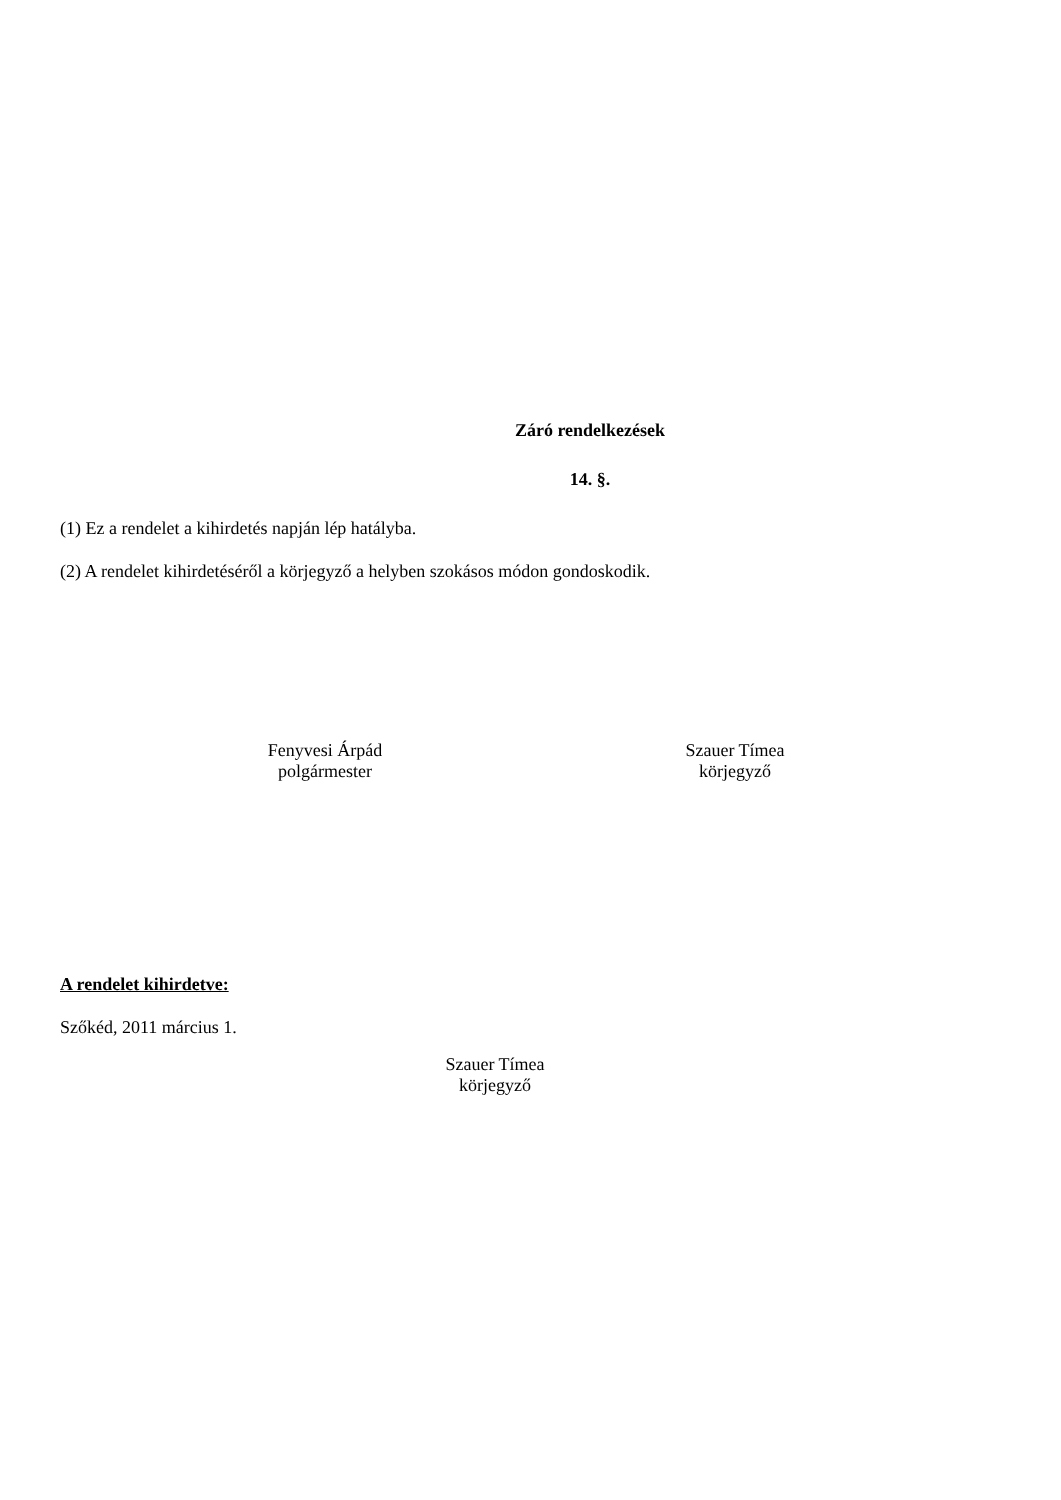Záró rendelkezések
14. §.
(1) Ez a rendelet a kihirdetés napján lép hatályba.
(2) A rendelet kihirdetéséről a körjegyző a helyben szokásos módon gondoskodik.
Fenyvesi Árpád
polgármester
Szauer Tímea
körjegyző
A rendelet kihirdetve:
Szőkéd, 2011 március 1.
Szauer Tímea
körjegyző